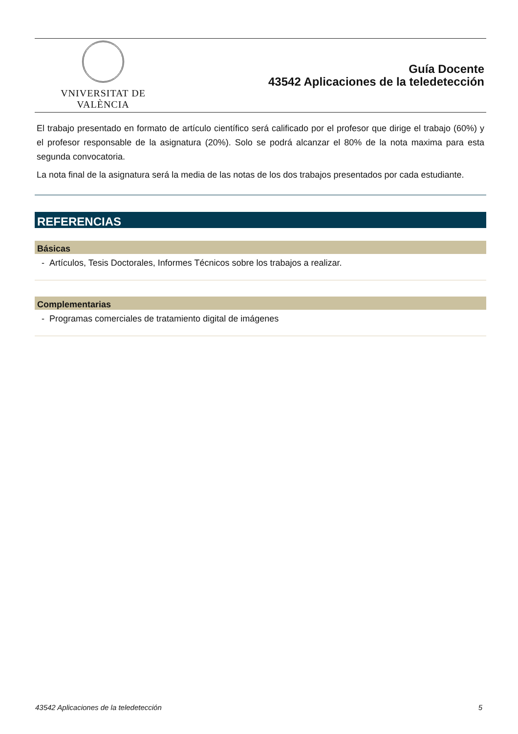VNIVERSITAT DE VALÈNCIA
Guía Docente
43542 Aplicaciones de la teledetección
El trabajo presentado en formato de artículo científico será calificado por el profesor que dirige el trabajo (60%) y el profesor responsable de la asignatura (20%). Solo se podrá alcanzar el 80% de la nota maxima para esta segunda convocatoria.
La nota final de la asignatura será la media de las notas de los dos trabajos presentados por cada estudiante.
REFERENCIAS
Básicas
- Artículos, Tesis Doctorales, Informes Técnicos sobre los trabajos a realizar.
Complementarias
- Programas comerciales de tratamiento digital de imágenes
43542 Aplicaciones de la teledetección 5